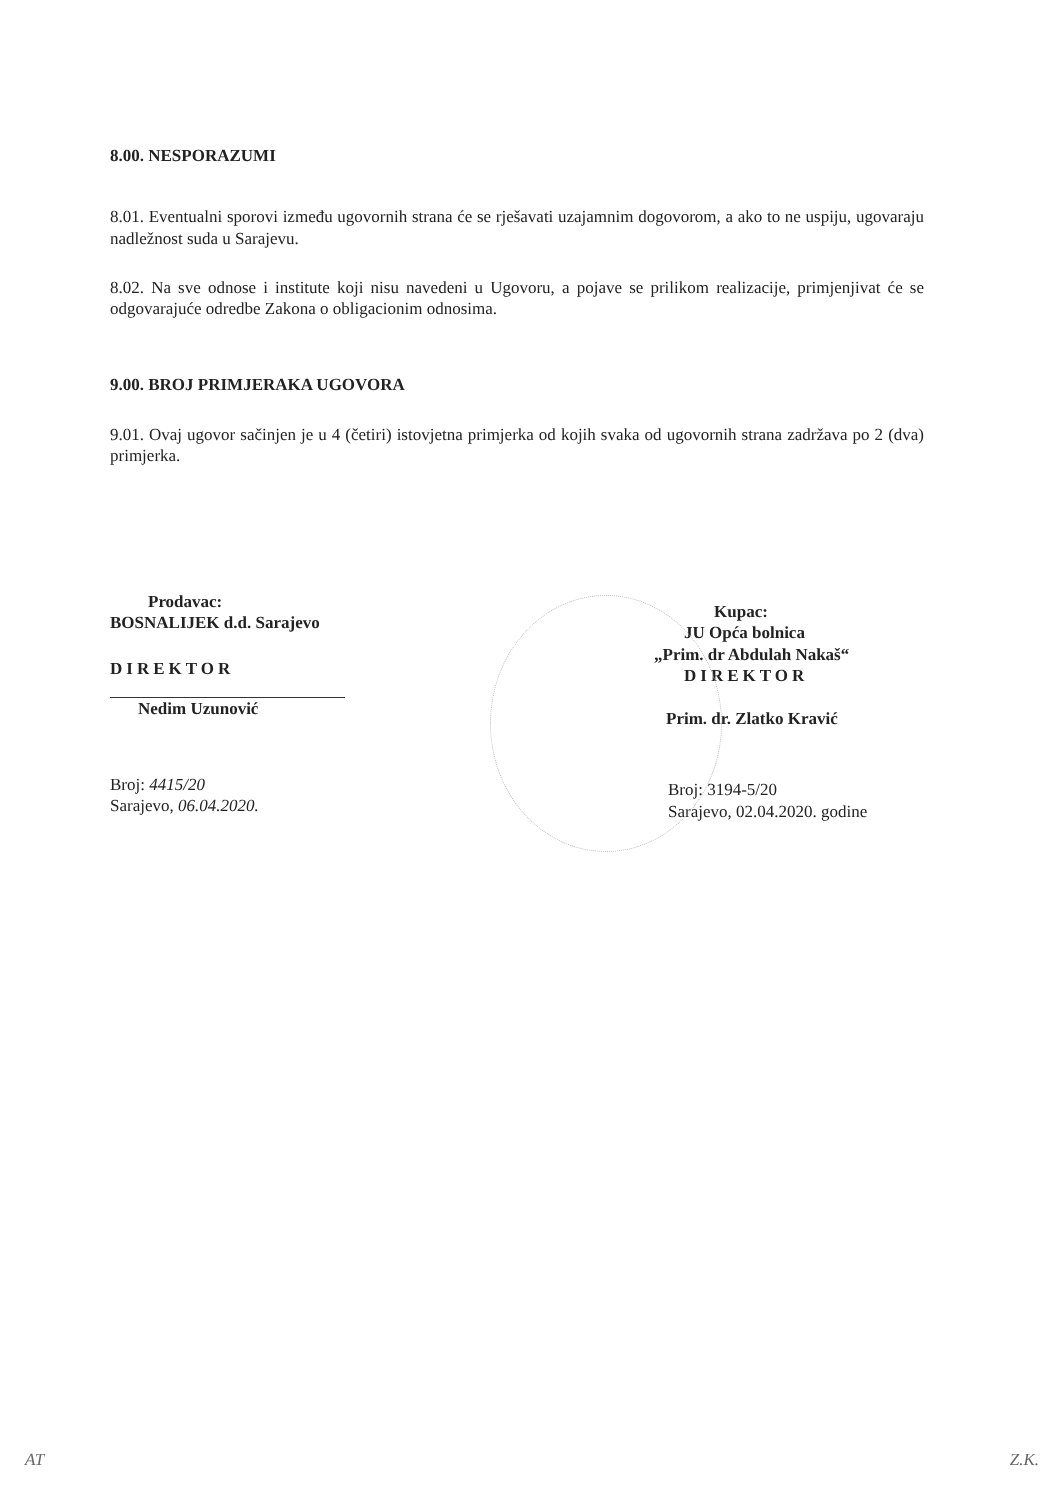8.00. NESPORAZUMI
8.01. Eventualni sporovi između ugovornih strana će se rješavati uzajamnim dogovorom, a ako to ne uspiju, ugovaraju nadležnost suda u Sarajevu.
8.02. Na sve odnose i institute koji nisu navedeni u Ugovoru, a pojave se prilikom realizacije, primjenjivat će se odgovarajuće odredbe Zakona o obligacionim odnosima.
9.00. BROJ PRIMJERAKA UGOVORA
9.01. Ovaj ugovor sačinjen je u 4 (četiri) istovjetna primjerka od kojih svaka od ugovornih strana zadržava po 2 (dva) primjerka.
Prodavac:
BOSNALIJEK d.d. Sarajevo
DIREKTOR
Nedim Uzunović
Broj: 4415/20
Sarajevo, 06.04.2020.
Kupac:
JU Opća bolnica
„Prim. dr Abdulah Nakaš“
DIREKTOR
Prim. dr. Zlatko Kravić
Broj: 3194-5/20
Sarajevo, 02.04.2020. godine
AT Z.K.